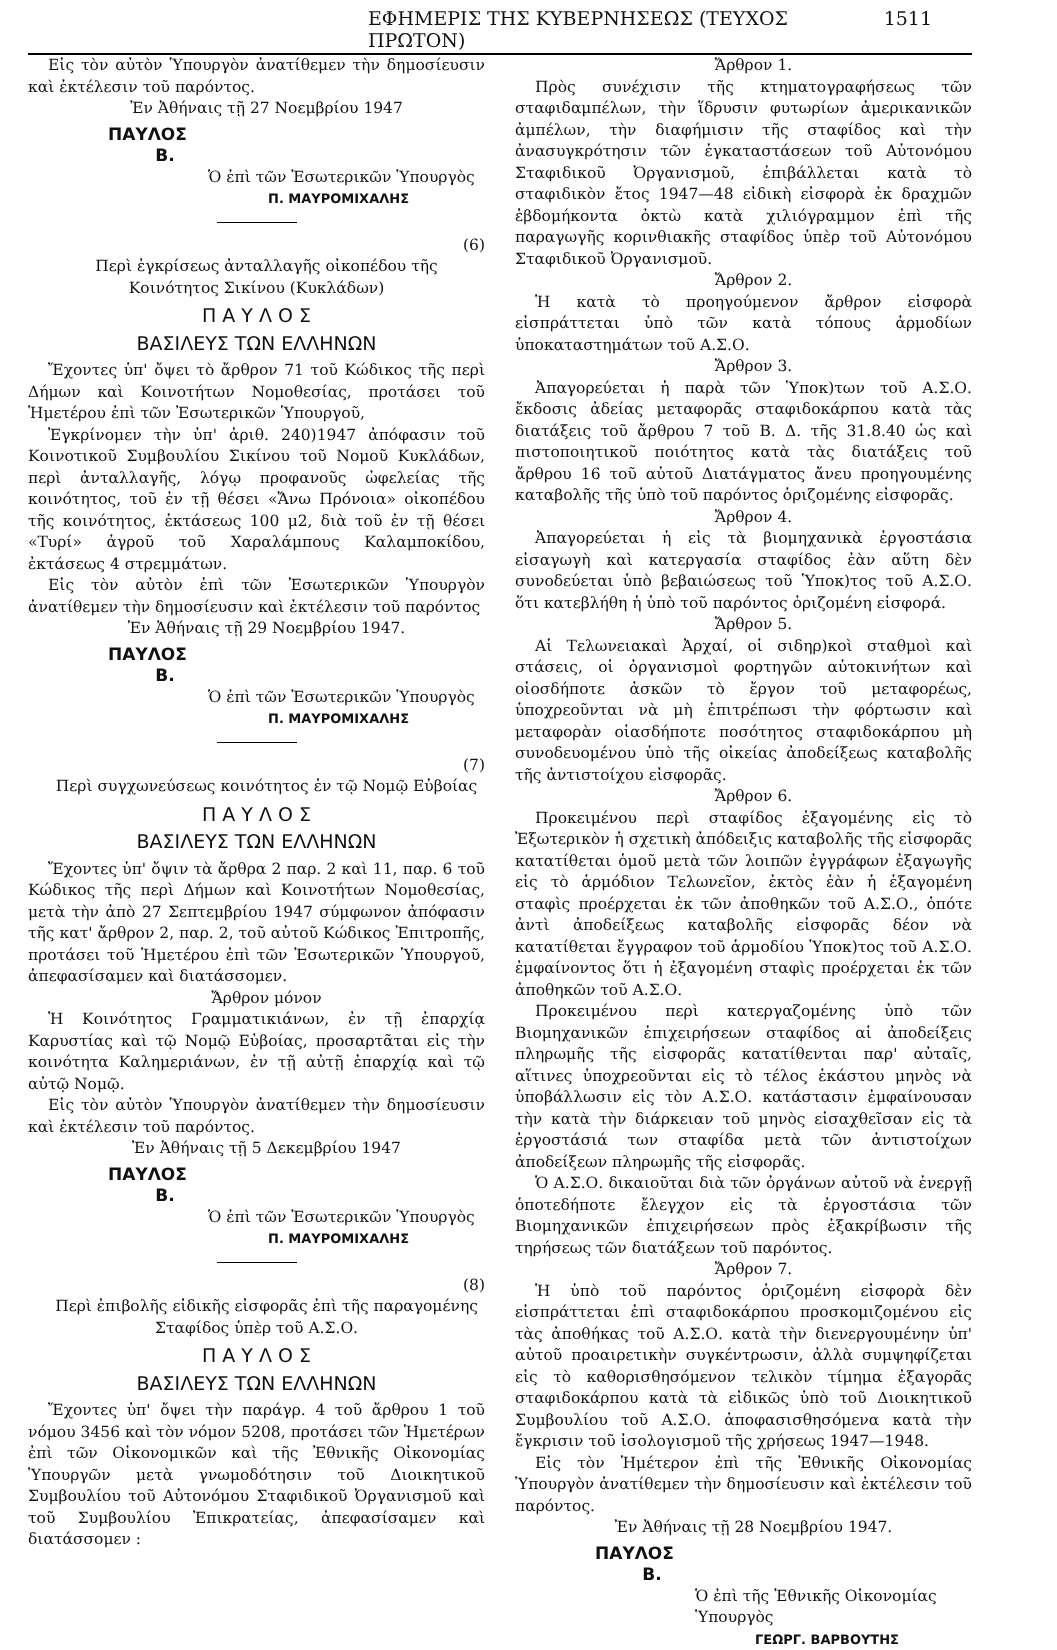ΕΦΗΜΕΡΙΣ ΤΗΣ ΚΥΒΕΡΝΗΣΕΩΣ (ΤΕΥΧΟΣ ΠΡΩΤΟΝ) 1511
Εἰς τὸν αὐτὸν Ὑπουργὸν ἀνατίθεμεν τὴν δημοσίευσιν καὶ ἐκτέλεσιν τοῦ παρόντος.
Ἐν Ἀθήναις τῇ 27 Νοεμβρίου 1947
ΠΑΥΛΟΣ
Β.
Ὁ ἐπὶ τῶν Ἐσωτερικῶν Ὑπουργὸς
Π. ΜΑΥΡΟΜΙΧΑΛΗΣ
(6)
Περὶ ἐγκρίσεως ἀνταλλαγῆς οἰκοπέδου τῆς Κοινότητος Σικίνου (Κυκλάδων)
Π Α Υ Λ Ο Σ
ΒΑΣΙΛΕΥΣ ΤΩΝ ΕΛΛΗΝΩΝ
Ἔχοντες ὑπ' ὄψει τὸ ἄρθρον 71 τοῦ Κώδικος τῆς περὶ Δήμων καὶ Κοινοτήτων Νομοθεσίας, προτάσει τοῦ Ἡμετέρου ἐπὶ τῶν Ἐσωτερικῶν Ὑπουργοῦ,
Ἐγκρίνομεν τὴν ὑπ' ἀριθ. 240)1947 ἀπόφασιν τοῦ Κοινοτικοῦ Συμβουλίου Σικίνου τοῦ Νομοῦ Κυκλάδων, περὶ ἀνταλλαγῆς, λόγῳ προφανοῦς ὠφελείας τῆς κοινότητος, τοῦ ἐν τῇ θέσει «Ἄνω Πρόνοια» οἰκοπέδου τῆς κοινότητος, ἐκτάσεως 100 μ2, διὰ τοῦ ἐν τῇ θέσει «Τυρί» ἀγροῦ τοῦ Χαραλάμπους Καλαμποκίδου, ἐκτάσεως 4 στρεμμάτων.
Εἰς τὸν αὐτὸν ἐπὶ τῶν Ἐσωτερικῶν Ὑπουργὸν ἀνατίθεμεν τὴν δημοσίευσιν καὶ ἐκτέλεσιν τοῦ παρόντος
Ἐν Ἀθήναις τῇ 29 Νοεμβρίου 1947.
ΠΑΥΛΟΣ
Β.
Ὁ ἐπὶ τῶν Ἐσωτερικῶν Ὑπουργὸς
Π. ΜΑΥΡΟΜΙΧΑΛΗΣ
(7)
Περὶ συγχωνεύσεως κοινότητος ἐν τῷ Νομῷ Εὐβοίας
Π Α Υ Λ Ο Σ
ΒΑΣΙΛΕΥΣ ΤΩΝ ΕΛΛΗΝΩΝ
Ἔχοντες ὑπ' ὄψιν τὰ ἄρθρα 2 παρ. 2 καὶ 11, παρ. 6 τοῦ Κώδικος τῆς περὶ Δήμων καὶ Κοινοτήτων Νομοθεσίας, μετὰ τὴν ἀπὸ 27 Σεπτεμβρίου 1947 σύμφωνον ἀπόφασιν τῆς κατ' ἄρθρον 2, παρ. 2, τοῦ αὐτοῦ Κώδικος Ἐπιτροπῆς, προτάσει τοῦ Ἡμετέρου ἐπὶ τῶν Ἐσωτερικῶν Ὑπουργοῦ, ἀπεφασίσαμεν καὶ διατάσσομεν.
Ἄρθρον μόνον
Ἡ Κοινότητος Γραμματικιάνων, ἐν τῇ ἐπαρχίᾳ Καρυστίας καὶ τῷ Νομῷ Εὐβοίας, προσαρτᾶται εἰς τὴν κοινότητα Καλημεριάνων, ἐν τῇ αὐτῇ ἐπαρχίᾳ καὶ τῷ αὐτῷ Νομῷ.
Εἰς τὸν αὐτὸν Ὑπουργὸν ἀνατίθεμεν τὴν δημοσίευσιν καὶ ἐκτέλεσιν τοῦ παρόντος.
Ἐν Ἀθήναις τῇ 5 Δεκεμβρίου 1947
ΠΑΥΛΟΣ
Β.
Ὁ ἐπὶ τῶν Ἐσωτερικῶν Ὑπουργὸς
Π. ΜΑΥΡΟΜΙΧΑΛΗΣ
(8)
Περὶ ἐπιβολῆς εἰδικῆς εἰσφορᾶς ἐπὶ τῆς παραγομένης Σταφίδος ὑπὲρ τοῦ Α.Σ.Ο.
Π Α Υ Λ Ο Σ
ΒΑΣΙΛΕΥΣ ΤΩΝ ΕΛΛΗΝΩΝ
Ἔχοντες ὑπ' ὄψει τὴν παράγρ. 4 τοῦ ἄρθρου 1 τοῦ νόμου 3456 καὶ τὸν νόμον 5208, προτάσει τῶν Ἡμετέρων ἐπὶ τῶν Οἰκονομικῶν καὶ τῆς Ἐθνικῆς Οἰκονομίας Ὑπουργῶν μετὰ γνωμοδότησιν τοῦ Διοικητικοῦ Συμβουλίου τοῦ Αὐτονόμου Σταφιδικοῦ Ὀργανισμοῦ καὶ τοῦ Συμβουλίου Ἐπικρατείας, ἀπεφασίσαμεν καὶ διατάσσομεν :
Ἄρθρον 1.
Πρὸς συνέχισιν τῆς κτηματογραφήσεως τῶν σταφιδαμπέλων, τὴν ἵδρυσιν φυτωρίων ἀμερικανικῶν ἀμπέλων, τὴν διαφήμισιν τῆς σταφίδος καὶ τὴν ἀνασυγκρότησιν τῶν ἐγκαταστάσεων τοῦ Αὐτονόμου Σταφιδικοῦ Ὀργανισμοῦ, ἐπιβάλλεται κατὰ τὸ σταφιδικὸν ἔτος 1947—48 εἰδικὴ εἰσφορὰ ἐκ δραχμῶν ἑβδομήκοντα ὀκτὼ κατὰ χιλιόγραμμον ἐπὶ τῆς παραγωγῆς κορινθιακῆς σταφίδος ὑπὲρ τοῦ Αὐτονόμου Σταφιδικοῦ Ὀργανισμοῦ.
Ἄρθρον 2.
Ἡ κατὰ τὸ προηγούμενον ἄρθρον εἰσφορὰ εἰσπράττεται ὑπὸ τῶν κατὰ τόπους ἁρμοδίων ὑποκαταστημάτων τοῦ Α.Σ.Ο.
Ἄρθρον 3.
Ἀπαγορεύεται ἡ παρὰ τῶν Ὑποκ)των τοῦ Α.Σ.Ο. ἔκδοσις ἀδείας μεταφορᾶς σταφιδοκάρπου κατὰ τὰς διατάξεις τοῦ ἄρθρου 7 τοῦ Β. Δ. τῆς 31.8.40 ὡς καὶ πιστοποιητικοῦ ποιότητος κατὰ τὰς διατάξεις τοῦ ἄρθρου 16 τοῦ αὐτοῦ Διατάγματος ἄνευ προηγουμένης καταβολῆς τῆς ὑπὸ τοῦ παρόντος ὁριζομένης εἰσφορᾶς.
Ἄρθρον 4.
Ἀπαγορεύεται ἡ εἰς τὰ βιομηχανικὰ ἐργοστάσια εἰσαγωγὴ καὶ κατεργασία σταφίδος ἐὰν αὕτη δὲν συνοδεύεται ὑπὸ βεβαιώσεως τοῦ Ὑποκ)τος τοῦ Α.Σ.Ο. ὅτι κατεβλήθη ἡ ὑπὸ τοῦ παρόντος ὁριζομένη εἰσφορά.
Ἄρθρον 5.
Αἱ Τελωνειακαὶ Ἀρχαί, οἱ σιδηρ)κοὶ σταθμοὶ καὶ στάσεις, οἱ ὀργανισμοὶ φορτηγῶν αὐτοκινήτων καὶ οἱοσδήποτε ἀσκῶν τὸ ἔργον τοῦ μεταφορέως, ὑποχρεοῦνται νὰ μὴ ἐπιτρέπωσι τὴν φόρτωσιν καὶ μεταφορὰν οἱασδήποτε ποσότητος σταφιδοκάρπου μὴ συνοδευομένου ὑπὸ τῆς οἰκείας ἀποδείξεως καταβολῆς τῆς ἀντιστοίχου εἰσφορᾶς.
Ἄρθρον 6.
Προκειμένου περὶ σταφίδος ἐξαγομένης εἰς τὸ Ἐξωτερικὸν ἡ σχετικὴ ἀπόδειξις καταβολῆς τῆς εἰσφορᾶς κατατίθεται ὁμοῦ μετὰ τῶν λοιπῶν ἐγγράφων ἐξαγωγῆς εἰς τὸ ἁρμόδιον Τελωνεῖον, ἐκτὸς ἐὰν ἡ ἐξαγομένη σταφὶς προέρχεται ἐκ τῶν ἀποθηκῶν τοῦ Α.Σ.Ο., ὁπότε ἀντὶ ἀποδείξεως καταβολῆς εἰσφορᾶς δέον νὰ κατατίθεται ἔγγραφον τοῦ ἁρμοδίου Ὑποκ)τος τοῦ Α.Σ.Ο. ἐμφαίνοντος ὅτι ἡ ἐξαγομένη σταφὶς προέρχεται ἐκ τῶν ἀποθηκῶν τοῦ Α.Σ.Ο.
Προκειμένου περὶ κατεργαζομένης ὑπὸ τῶν Βιομηχανικῶν ἐπιχειρήσεων σταφίδος αἱ ἀποδείξεις πληρωμῆς τῆς εἰσφορᾶς κατατίθενται παρ' αὐταῖς, αἵτινες ὑποχρεοῦνται εἰς τὸ τέλος ἑκάστου μηνὸς νὰ ὑποβάλλωσιν εἰς τὸν Α.Σ.Ο. κατάστασιν ἐμφαίνουσαν τὴν κατὰ τὴν διάρκειαν τοῦ μηνὸς εἰσαχθεῖσαν εἰς τὰ ἐργοστάσιά των σταφίδα μετὰ τῶν ἀντιστοίχων ἀποδείξεων πληρωμῆς τῆς εἰσφορᾶς.
Ὁ Α.Σ.Ο. δικαιοῦται διὰ τῶν ὀργάνων αὐτοῦ νὰ ἐνεργῇ ὁποτεδήποτε ἔλεγχον εἰς τὰ ἐργοστάσια τῶν Βιομηχανικῶν ἐπιχειρήσεων πρὸς ἐξακρίβωσιν τῆς τηρήσεως τῶν διατάξεων τοῦ παρόντος.
Ἄρθρον 7.
Ἡ ὑπὸ τοῦ παρόντος ὁριζομένη εἰσφορὰ δὲν εἰσπράττεται ἐπὶ σταφιδοκάρπου προσκομιζομένου εἰς τὰς ἀποθήκας τοῦ Α.Σ.Ο. κατὰ τὴν διενεργουμένην ὑπ' αὐτοῦ προαιρετικὴν συγκέντρωσιν, ἀλλὰ συμψηφίζεται εἰς τὸ καθορισθησόμενον τελικὸν τίμημα ἐξαγορᾶς σταφιδοκάρπου κατὰ τὰ εἰδικῶς ὑπὸ τοῦ Διοικητικοῦ Συμβουλίου τοῦ Α.Σ.Ο. ἀποφασισθησόμενα κατὰ τὴν ἔγκρισιν τοῦ ἰσολογισμοῦ τῆς χρήσεως 1947—1948.
Εἰς τὸν Ἡμέτερον ἐπὶ τῆς Ἐθνικῆς Οἰκονομίας Ὑπουργὸν ἀνατίθεμεν τὴν δημοσίευσιν καὶ ἐκτέλεσιν τοῦ παρόντος.
Ἐν Ἀθήναις τῇ 28 Νοεμβρίου 1947.
ΠΑΥΛΟΣ
Β.
Ὁ ἐπὶ τῆς Ἐθνικῆς Οἰκονομίας Ὑπουργὸς
ΓΕΩΡΓ. ΒΑΡΒΟΥΤΗΣ